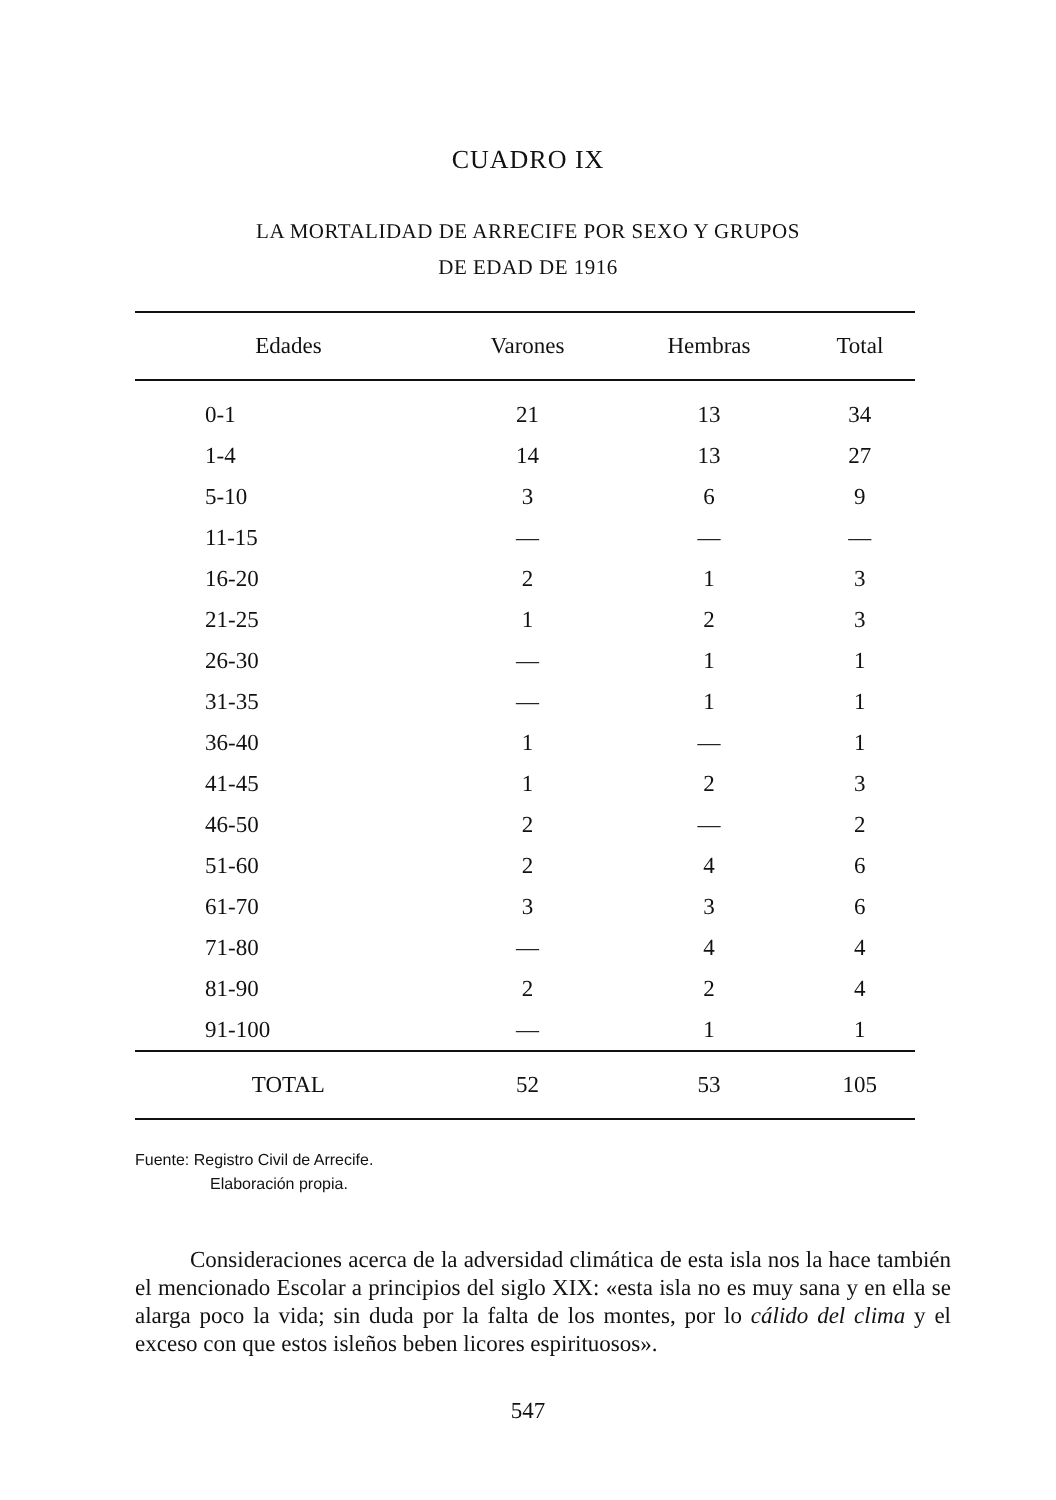CUADRO IX
LA MORTALIDAD DE ARRECIFE POR SEXO Y GRUPOS
DE EDAD DE 1916
| Edades | Varones | Hembras | Total |
| --- | --- | --- | --- |
| 0-1 | 21 | 13 | 34 |
| 1-4 | 14 | 13 | 27 |
| 5-10 | 3 | 6 | 9 |
| 11-15 | — | — | — |
| 16-20 | 2 | 1 | 3 |
| 21-25 | 1 | 2 | 3 |
| 26-30 | — | 1 | 1 |
| 31-35 | — | 1 | 1 |
| 36-40 | 1 | — | 1 |
| 41-45 | 1 | 2 | 3 |
| 46-50 | 2 | — | 2 |
| 51-60 | 2 | 4 | 6 |
| 61-70 | 3 | 3 | 6 |
| 71-80 | — | 4 | 4 |
| 81-90 | 2 | 2 | 4 |
| 91-100 | — | 1 | 1 |
| TOTAL | 52 | 53 | 105 |
Fuente: Registro Civil de Arrecife.
Elaboración propia.
Consideraciones acerca de la adversidad climática de esta isla nos la hace también el mencionado Escolar a principios del siglo XIX: «esta isla no es muy sana y en ella se alarga poco la vida; sin duda por la falta de los montes, por lo cálido del clima y el exceso con que estos isleños beben licores espirituosos».
547